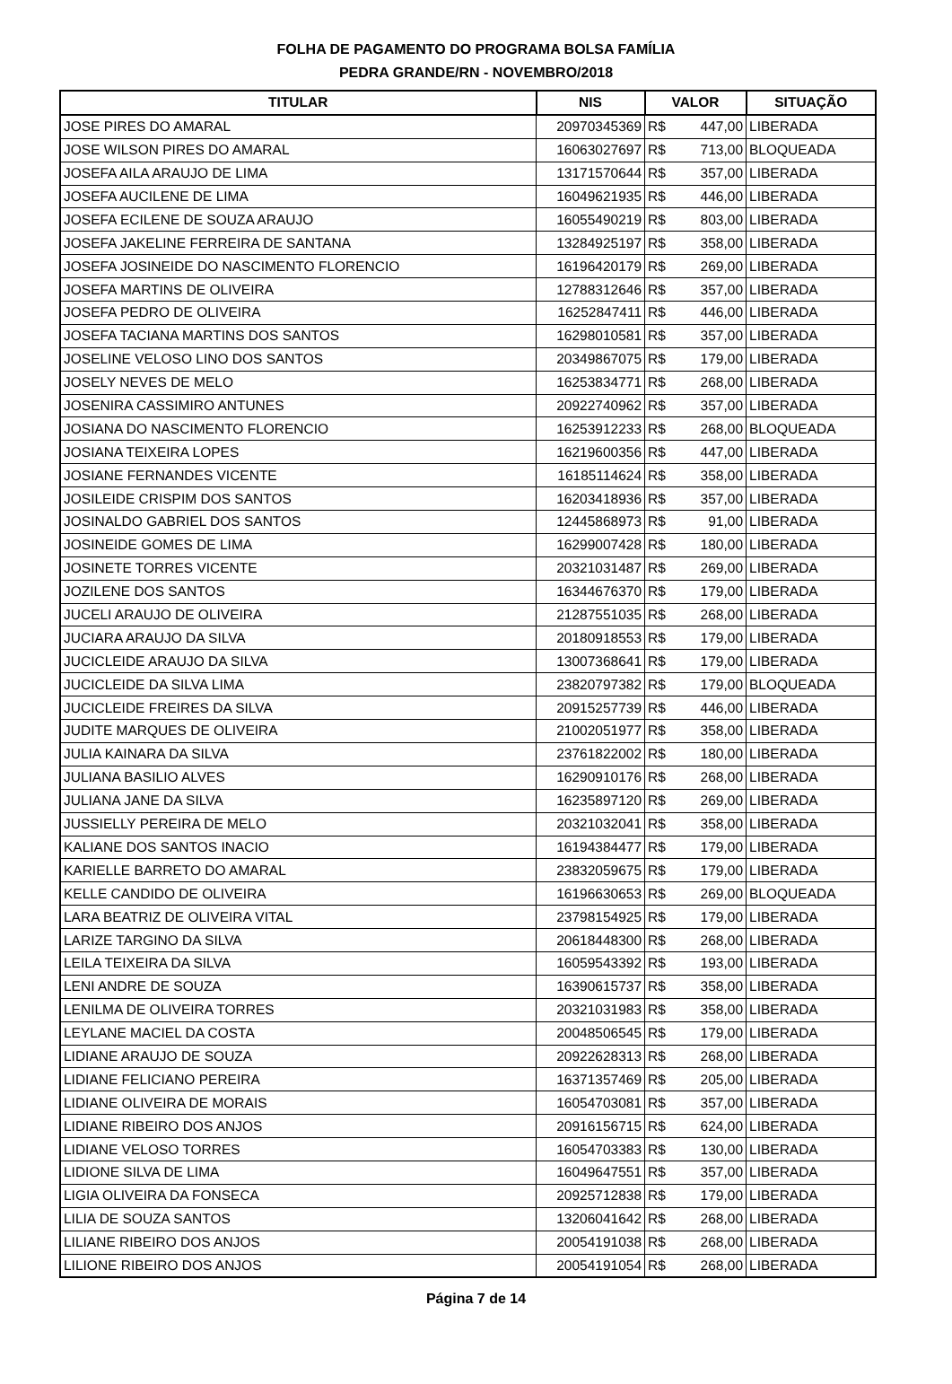FOLHA DE PAGAMENTO DO PROGRAMA BOLSA FAMÍLIA
PEDRA GRANDE/RN - NOVEMBRO/2018
| TITULAR | NIS | VALOR | SITUAÇÃO |
| --- | --- | --- | --- |
| JOSE PIRES DO AMARAL | 20970345369 | R$ 447,00 | LIBERADA |
| JOSE WILSON PIRES DO AMARAL | 16063027697 | R$ 713,00 | BLOQUEADA |
| JOSEFA AILA ARAUJO DE LIMA | 13171570644 | R$ 357,00 | LIBERADA |
| JOSEFA AUCILENE DE LIMA | 16049621935 | R$ 446,00 | LIBERADA |
| JOSEFA ECILENE DE SOUZA ARAUJO | 16055490219 | R$ 803,00 | LIBERADA |
| JOSEFA JAKELINE FERREIRA DE SANTANA | 13284925197 | R$ 358,00 | LIBERADA |
| JOSEFA JOSINEIDE DO NASCIMENTO FLORENCIO | 16196420179 | R$ 269,00 | LIBERADA |
| JOSEFA MARTINS DE OLIVEIRA | 12788312646 | R$ 357,00 | LIBERADA |
| JOSEFA PEDRO DE OLIVEIRA | 16252847411 | R$ 446,00 | LIBERADA |
| JOSEFA TACIANA MARTINS DOS SANTOS | 16298010581 | R$ 357,00 | LIBERADA |
| JOSELINE VELOSO LINO DOS SANTOS | 20349867075 | R$ 179,00 | LIBERADA |
| JOSELY NEVES DE MELO | 16253834771 | R$ 268,00 | LIBERADA |
| JOSENIRA CASSIMIRO ANTUNES | 20922740962 | R$ 357,00 | LIBERADA |
| JOSIANA DO NASCIMENTO FLORENCIO | 16253912233 | R$ 268,00 | BLOQUEADA |
| JOSIANA TEIXEIRA LOPES | 16219600356 | R$ 447,00 | LIBERADA |
| JOSIANE FERNANDES VICENTE | 16185114624 | R$ 358,00 | LIBERADA |
| JOSILEIDE CRISPIM DOS SANTOS | 16203418936 | R$ 357,00 | LIBERADA |
| JOSINALDO GABRIEL DOS SANTOS | 12445868973 | R$ 91,00 | LIBERADA |
| JOSINEIDE GOMES DE LIMA | 16299007428 | R$ 180,00 | LIBERADA |
| JOSINETE TORRES VICENTE | 20321031487 | R$ 269,00 | LIBERADA |
| JOZILENE DOS SANTOS | 16344676370 | R$ 179,00 | LIBERADA |
| JUCELI ARAUJO DE OLIVEIRA | 21287551035 | R$ 268,00 | LIBERADA |
| JUCIARA ARAUJO DA SILVA | 20180918553 | R$ 179,00 | LIBERADA |
| JUCICLEIDE ARAUJO DA SILVA | 13007368641 | R$ 179,00 | LIBERADA |
| JUCICLEIDE DA SILVA LIMA | 23820797382 | R$ 179,00 | BLOQUEADA |
| JUCICLEIDE FREIRES DA SILVA | 20915257739 | R$ 446,00 | LIBERADA |
| JUDITE MARQUES DE OLIVEIRA | 21002051977 | R$ 358,00 | LIBERADA |
| JULIA KAINARA DA SILVA | 23761822002 | R$ 180,00 | LIBERADA |
| JULIANA BASILIO ALVES | 16290910176 | R$ 268,00 | LIBERADA |
| JULIANA JANE DA SILVA | 16235897120 | R$ 269,00 | LIBERADA |
| JUSSIELLY PEREIRA DE MELO | 20321032041 | R$ 358,00 | LIBERADA |
| KALIANE DOS SANTOS INACIO | 16194384477 | R$ 179,00 | LIBERADA |
| KARIELLE BARRETO DO AMARAL | 23832059675 | R$ 179,00 | LIBERADA |
| KELLE CANDIDO DE OLIVEIRA | 16196630653 | R$ 269,00 | BLOQUEADA |
| LARA BEATRIZ DE OLIVEIRA VITAL | 23798154925 | R$ 179,00 | LIBERADA |
| LARIZE TARGINO DA SILVA | 20618448300 | R$ 268,00 | LIBERADA |
| LEILA TEIXEIRA DA SILVA | 16059543392 | R$ 193,00 | LIBERADA |
| LENI ANDRE DE SOUZA | 16390615737 | R$ 358,00 | LIBERADA |
| LENILMA DE OLIVEIRA TORRES | 20321031983 | R$ 358,00 | LIBERADA |
| LEYLANE MACIEL DA COSTA | 20048506545 | R$ 179,00 | LIBERADA |
| LIDIANE ARAUJO DE SOUZA | 20922628313 | R$ 268,00 | LIBERADA |
| LIDIANE FELICIANO PEREIRA | 16371357469 | R$ 205,00 | LIBERADA |
| LIDIANE OLIVEIRA DE MORAIS | 16054703081 | R$ 357,00 | LIBERADA |
| LIDIANE RIBEIRO DOS ANJOS | 20916156715 | R$ 624,00 | LIBERADA |
| LIDIANE VELOSO TORRES | 16054703383 | R$ 130,00 | LIBERADA |
| LIDIONE SILVA DE LIMA | 16049647551 | R$ 357,00 | LIBERADA |
| LIGIA OLIVEIRA DA FONSECA | 20925712838 | R$ 179,00 | LIBERADA |
| LILIA DE SOUZA SANTOS | 13206041642 | R$ 268,00 | LIBERADA |
| LILIANE RIBEIRO DOS ANJOS | 20054191038 | R$ 268,00 | LIBERADA |
| LILIONE RIBEIRO DOS ANJOS | 20054191054 | R$ 268,00 | LIBERADA |
Página 7 de 14